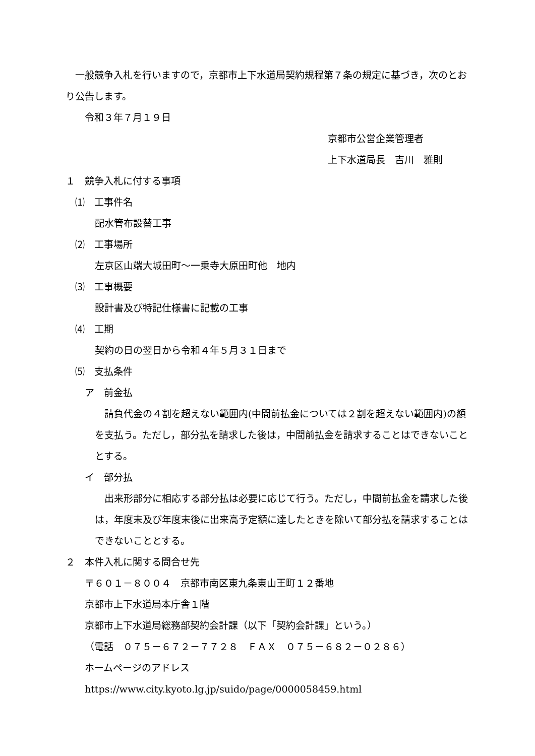一般競争入札を行いますので，京都市上下水道局契約規程第７条の規定に基づき，次のとおり公告します。
令和３年７月１９日
京都市公営企業管理者
上下水道局長　吉川　雅則
１　競争入札に付する事項
⑴　工事件名
配水管布設替工事
⑵　工事場所
左京区山端大城田町～一乗寺大原田町他　地内
⑶　工事概要
設計書及び特記仕様書に記載の工事
⑷　工期
契約の日の翌日から令和４年５月３１日まで
⑸　支払条件
ア　前金払
請負代金の４割を超えない範囲内(中間前払金については２割を超えない範囲内)の額を支払う。ただし，部分払を請求した後は，中間前払金を請求することはできないこととする。
イ　部分払
出来形部分に相応する部分払は必要に応じて行う。ただし，中間前払金を請求した後は，年度末及び年度末後に出来高予定額に達したときを除いて部分払を請求することはできないこととする。
２　本件入札に関する問合せ先
〒６０１－８００４　京都市南区東九条東山王町１２番地
京都市上下水道局本庁舎１階
京都市上下水道局総務部契約会計課（以下「契約会計課」という。）
（電話　０７５－６７２－７７２８　ＦＡＸ　０７５－６８２－０２８６）
ホームページのアドレス
https://www.city.kyoto.lg.jp/suido/page/0000058459.html